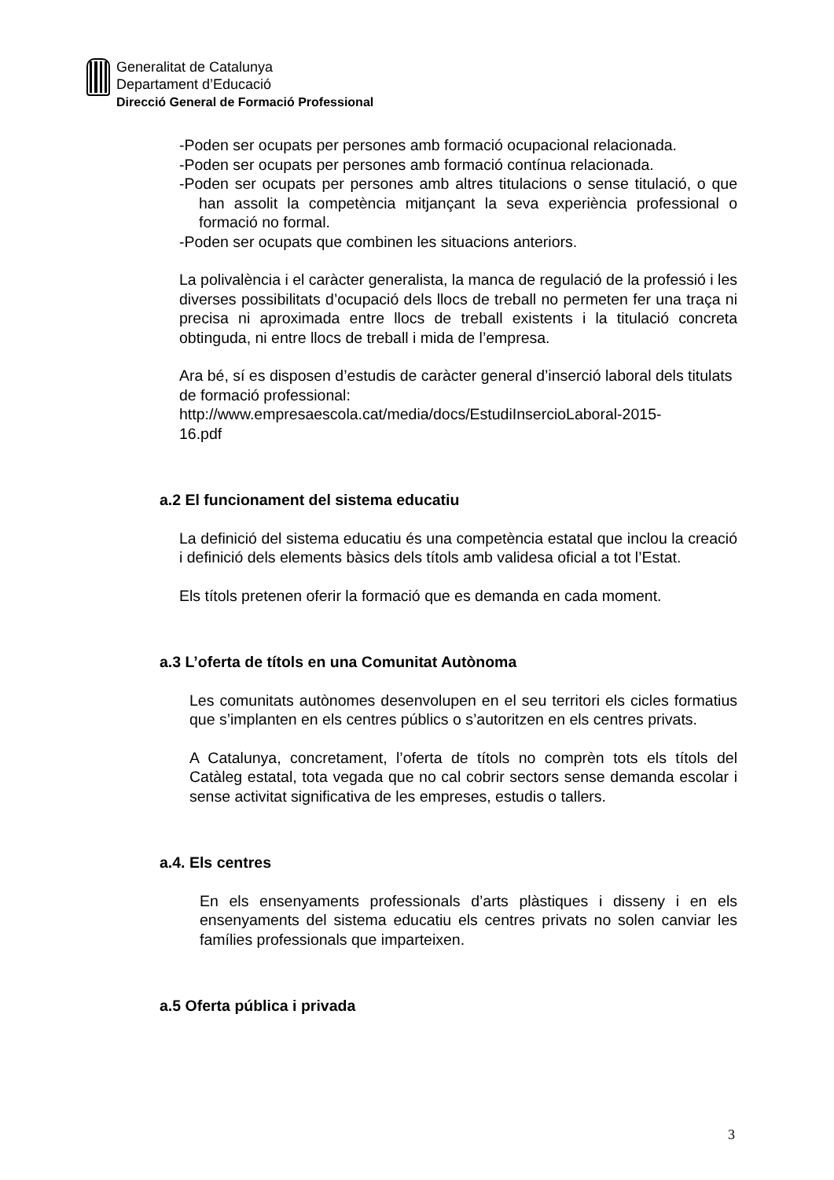Generalitat de Catalunya
Departament d’Educació
Direcció General de Formació Professional
-Poden ser ocupats per persones amb formació ocupacional relacionada.
-Poden ser ocupats per persones amb formació contínua relacionada.
-Poden ser ocupats per persones amb altres titulacions o sense titulació, o que han assolit la competència mitjançant la seva experiència professional o formació no formal.
-Poden ser ocupats que combinen les situacions anteriors.
La polivalència i el caràcter generalista, la manca de regulació de la professió i les diverses possibilitats d’ocupació dels llocs de treball no permeten fer una traça ni precisa ni aproximada entre llocs de treball existents i la titulació concreta obtinguda, ni entre llocs de treball i mida de l’empresa.
Ara bé, sí es disposen d’estudis de caràcter general d’inserció laboral dels titulats de formació professional:
http://www.empresaescola.cat/media/docs/EstudiInsercioLaboral-2015-
16.pdf
a.2 El funcionament del sistema educatiu
La definició del sistema educatiu és una competència estatal que inclou la creació i definició dels elements bàsics dels títols amb validesa oficial a tot l’Estat.
Els títols pretenen oferir la formació que es demanda en cada moment.
a.3 L’oferta de títols en una Comunitat Autònoma
Les comunitats autònomes desenvolupen en el seu territori els cicles formatius que s’implanten en els centres públics o s’autoritzen en els centres privats.
A Catalunya, concretament, l’oferta de títols no comprèn tots els títols del Catàleg estatal, tota vegada que no cal cobrir sectors sense demanda escolar i sense activitat significativa de les empreses, estudis o tallers.
a.4. Els centres
En els ensenyaments professionals d’arts plàstiques i disseny i en els ensenyaments del sistema educatiu els centres privats no solen canviar les famílies professionals que imparteixen.
a.5 Oferta pública i privada
3